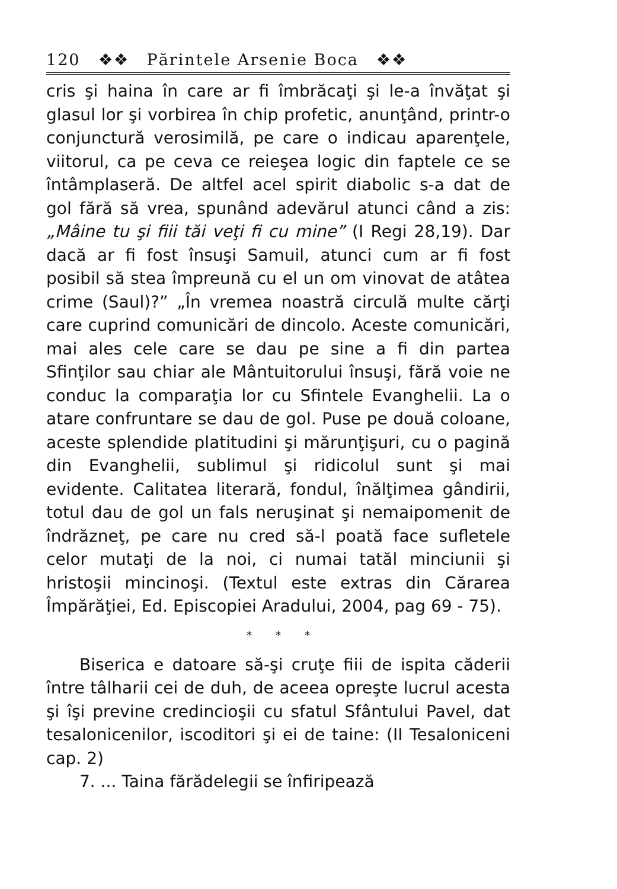120 ❖❖ Părintele Arsenie Boca ❖❖
cris şi haina în care ar fi îmbrăcaţi şi le-a învăţat şi glasul lor şi vorbirea în chip profetic, anunţând, printr-o conjunctură verosimilă, pe care o indicau aparenţele, viitorul, ca pe ceva ce reieşea logic din faptele ce se întâmplaseră. De altfel acel spirit diabolic s-a dat de gol fără să vrea, spunând adevărul atunci când a zis: „Mâine tu şi fiii tăi veţi fi cu mine” (I Regi 28,19). Dar dacă ar fi fost însuşi Samuil, atunci cum ar fi fost posibil să stea împreună cu el un om vinovat de atâtea crime (Saul)?” „În vremea noastră circulă multe cărţi care cuprind comunicări de dincolo. Aceste comunicări, mai ales cele care se dau pe sine a fi din partea Sfinţilor sau chiar ale Mântuitorului însuşi, fără voie ne conduc la comparaţia lor cu Sfintele Evanghelii. La o atare confruntare se dau de gol. Puse pe două coloane, aceste splendide platitudini şi mărunţişuri, cu o pagină din Evanghelii, sublimul şi ridicolul sunt şi mai evidente. Calitatea literară, fondul, înălţimea gândirii, totul dau de gol un fals neruşinat şi nemaipomenit de îndrăzneţ, pe care nu cred să-l poată face sufletele celor mutaţi de la noi, ci numai tatăl minciunii şi hristoşii mincinoşi. (Textul este extras din Cărarea Împărăţiei, Ed. Episcopiei Aradului, 2004, pag 69 - 75).
* * *
Biserica e datoare să-şi cruţe fiii de ispita căderii între tâlharii cei de duh, de aceea opreşte lucrul acesta şi îşi previne credincioşii cu sfatul Sfântului Pavel, dat tesalonicenilor, iscoditori şi ei de taine: (II Tesaloniceni cap. 2)
7. ... Taina fărădelegii se înfiripează